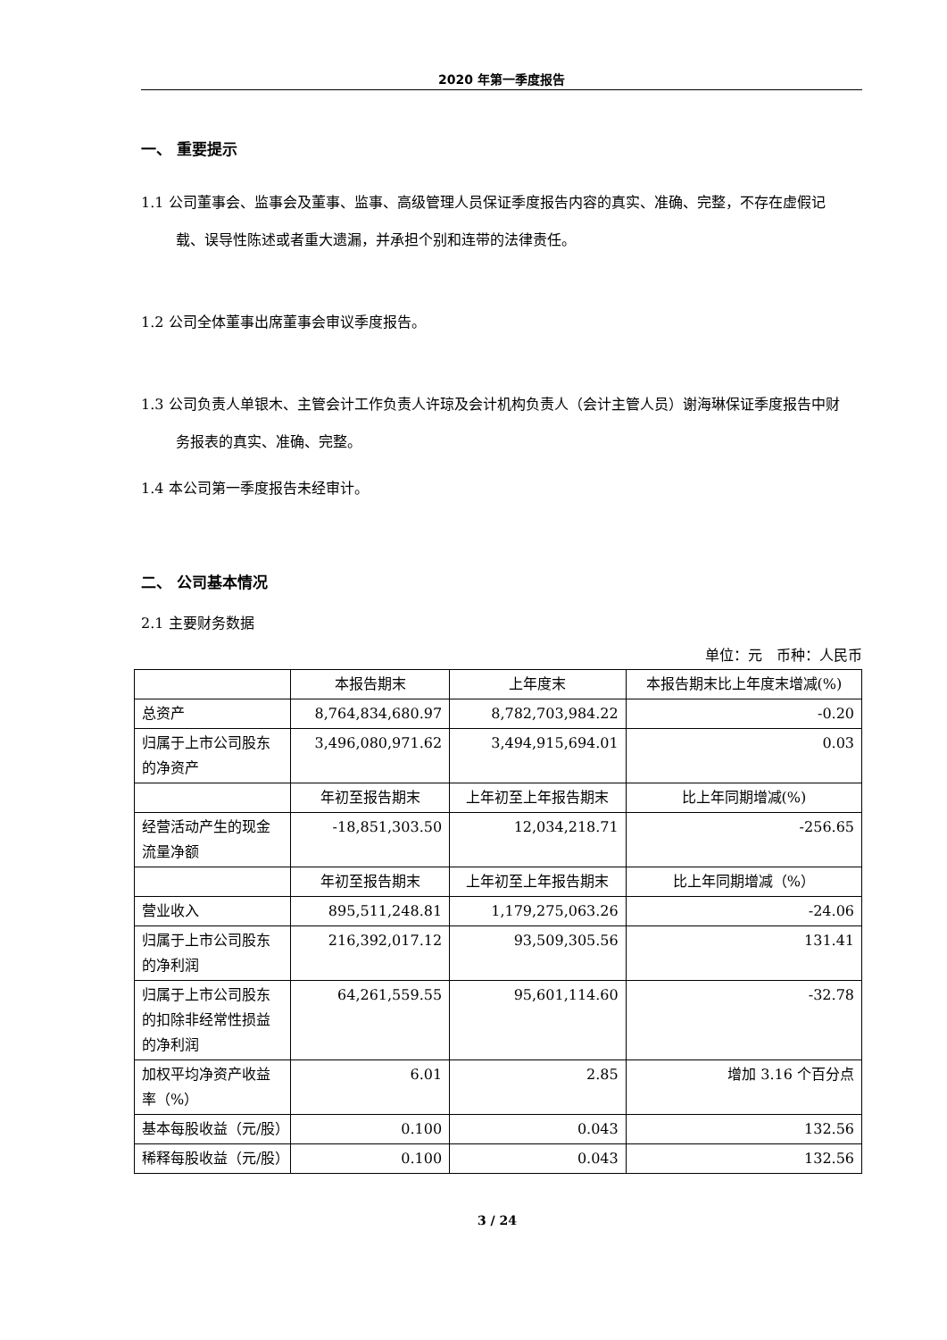2020 年第一季度报告
一、 重要提示
1.1 公司董事会、监事会及董事、监事、高级管理人员保证季度报告内容的真实、准确、完整，不存在虚假记载、误导性陈述或者重大遗漏，并承担个别和连带的法律责任。
1.2 公司全体董事出席董事会审议季度报告。
1.3 公司负责人单银木、主管会计工作负责人许琼及会计机构负责人（会计主管人员）谢海琳保证季度报告中财务报表的真实、准确、完整。
1.4 本公司第一季度报告未经审计。
二、 公司基本情况
2.1 主要财务数据
单位：元　币种：人民币
| | 本报告期末 | 上年度末 | 本报告期末比上年度末增减(%) |
| --- | --- | --- | --- |
| 总资产 | 8,764,834,680.97 | 8,782,703,984.22 | -0.20 |
| 归属于上市公司股东的净资产 | 3,496,080,971.62 | 3,494,915,694.01 | 0.03 |
| | 年初至报告期末 | 上年初至上年报告期末 | 比上年同期增减(%) |
| 经营活动产生的现金流量净额 | -18,851,303.50 | 12,034,218.71 | -256.65 |
| | 年初至报告期末 | 上年初至上年报告期末 | 比上年同期增减（%） |
| 营业收入 | 895,511,248.81 | 1,179,275,063.26 | -24.06 |
| 归属于上市公司股东的净利润 | 216,392,017.12 | 93,509,305.56 | 131.41 |
| 归属于上市公司股东的扣除非经常性损益的净利润 | 64,261,559.55 | 95,601,114.60 | -32.78 |
| 加权平均净资产收益率（%） | 6.01 | 2.85 | 增加 3.16 个百分点 |
| 基本每股收益（元/股） | 0.100 | 0.043 | 132.56 |
| 稀释每股收益（元/股） | 0.100 | 0.043 | 132.56 |
3 / 24